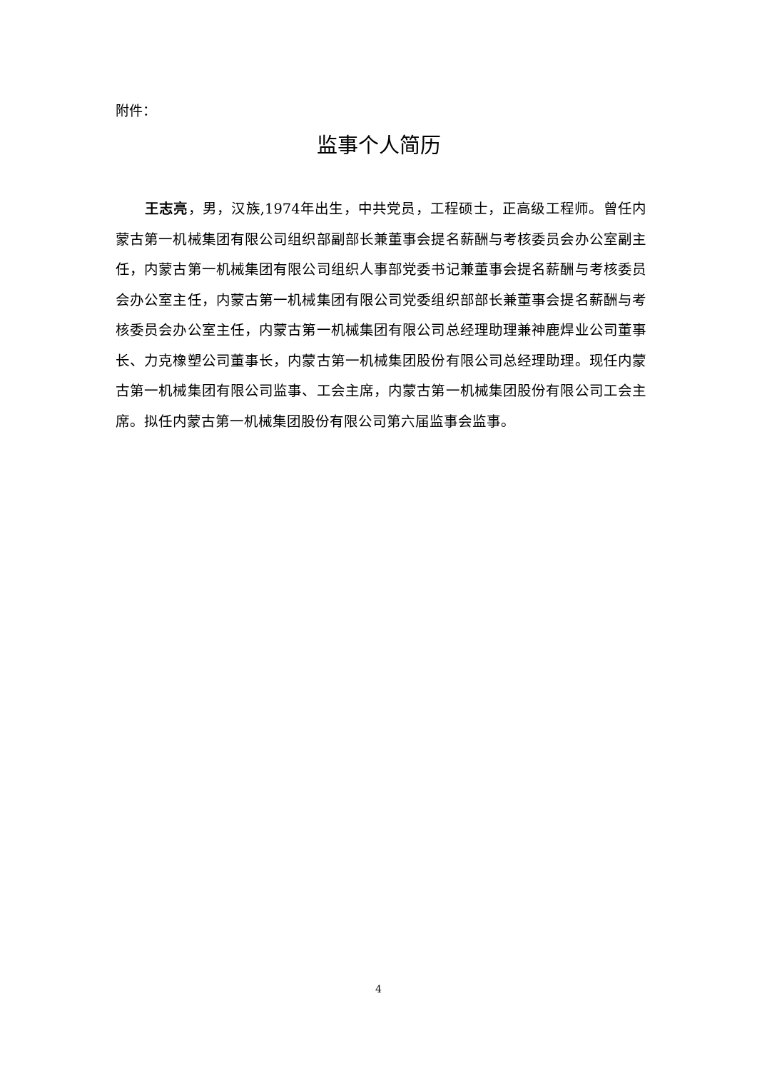附件：
监事个人简历
王志亮，男，汉族,1974年出生，中共党员，工程硕士，正高级工程师。曾任内蒙古第一机械集团有限公司组织部副部长兼董事会提名薪酬与考核委员会办公室副主任，内蒙古第一机械集团有限公司组织人事部党委书记兼董事会提名薪酬与考核委员会办公室主任，内蒙古第一机械集团有限公司党委组织部部长兼董事会提名薪酬与考核委员会办公室主任，内蒙古第一机械集团有限公司总经理助理兼神鹿焊业公司董事长、力克橡塑公司董事长，内蒙古第一机械集团股份有限公司总经理助理。现任内蒙古第一机械集团有限公司监事、工会主席，内蒙古第一机械集团股份有限公司工会主席。拟任内蒙古第一机械集团股份有限公司第六届监事会监事。
4